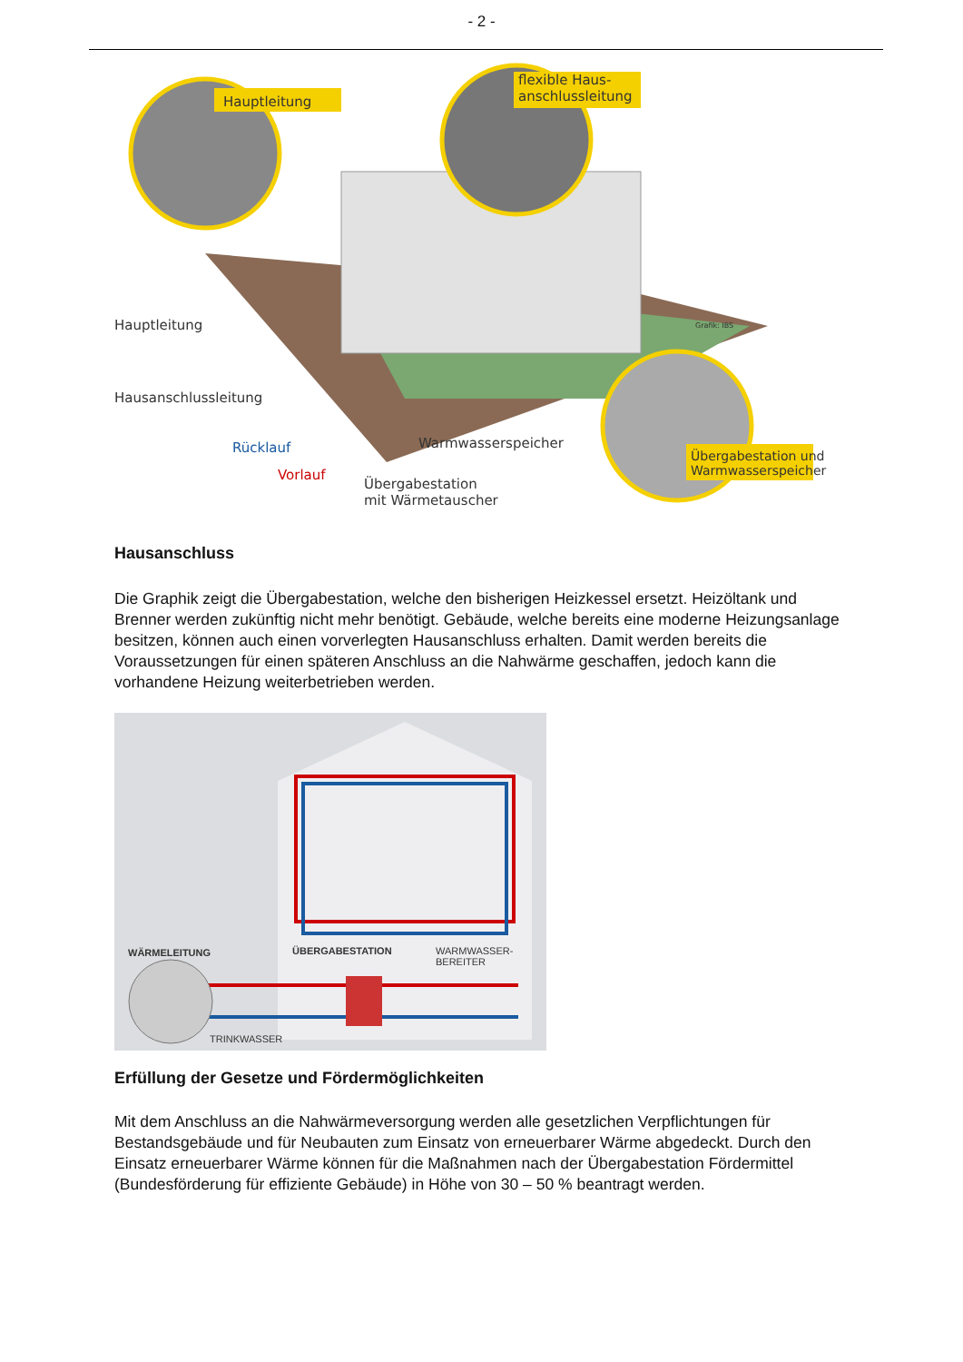- 2 -
Hauptleitung
flexible Haus-
anschlussleitung
Hauptleitung
Hausanschlussleitung
Rücklauf
Vorlauf
Warmwasserspeicher
Übergabestation
mit Wärmetauscher
Übergabestation und
Warmwasserspeicher
Grafik: IBS
Hausanschluss
Die Graphik zeigt die Übergabestation, welche den bisherigen Heizkessel ersetzt. Heizöltank und Brenner werden zukünftig nicht mehr benötigt. Gebäude, welche bereits eine moderne Heizungsanlage besitzen, können auch einen vorverlegten Hausanschluss erhalten. Damit werden bereits die Voraussetzungen für einen späteren Anschluss an die Nahwärme geschaffen, jedoch kann die vorhandene Heizung weiterbetrieben werden.
WÄRMELEITUNG ÜBERGABESTATION WARMWASSER-
BEREITER
TRINKWASSER
Erfüllung der Gesetze und Fördermöglichkeiten
Mit dem Anschluss an die Nahwärmeversorgung werden alle gesetzlichen Verpflichtungen für Bestandsgebäude und für Neubauten zum Einsatz von erneuerbarer Wärme abgedeckt. Durch den Einsatz erneuerbarer Wärme können für die Maßnahmen nach der Übergabestation Fördermittel (Bundesförderung für effiziente Gebäude) in Höhe von 30 – 50 % beantragt werden.